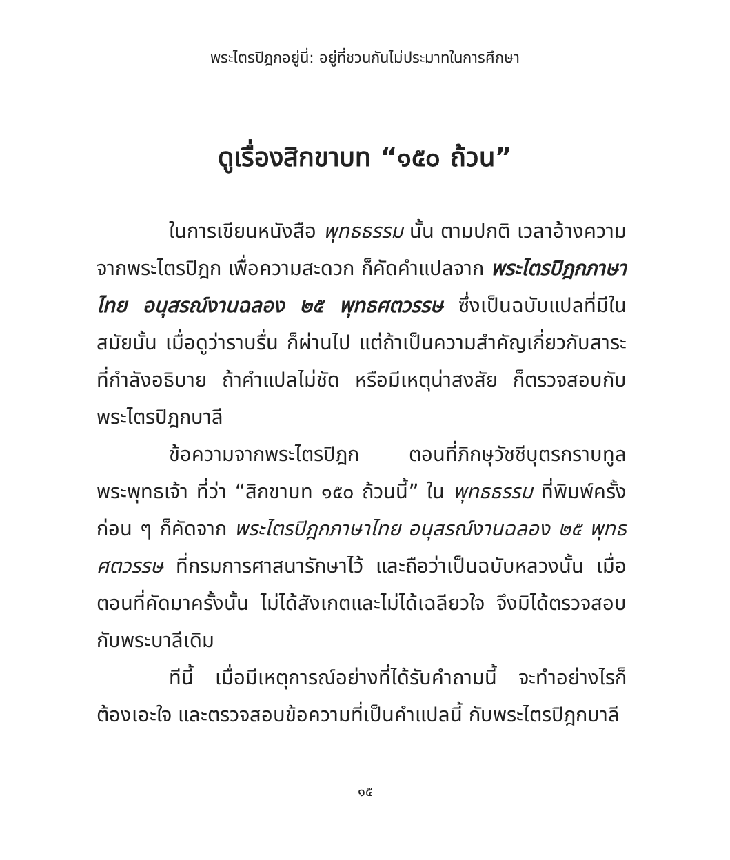พระไตรปิฎกอยู่นี่: อยู่ที่ชวนกันไม่ประมาทในการศึกษา
ดูเรื่องสิกขาบท “๑๕๐ ถ้วน”
ในการเขียนหนังสือ พุทธธรรม นั้น ตามปกติ เวลาอ้างความจากพระไตรปิฎก เพื่อความสะดวก ก็คัดคำแปลจาก พระไตรปิฎกภาษาไทย อนุสรณ์งานฉลอง ๒๕ พุทธศตวรรษ ซึ่งเป็นฉบับแปลที่มีในสมัยนั้น เมื่อดูว่าราบรื่น ก็ผ่านไป แต่ถ้าเป็นความสำคัญเกี่ยวกับสาระที่กำลังอธิบาย ถ้าคำแปลไม่ชัด หรือมีเหตุน่าสงสัย ก็ตรวจสอบกับพระไตรปิฎกบาลี
ข้อความจากพระไตรปิฎก ตอนที่ภิกษุวัชชีบุตรกราบทูลพระพุทธเจ้า ที่ว่า “สิกขาบท ๑๕๐ ถ้วนนี้” ใน พุทธธรรม ที่พิมพ์ครั้งก่อน ๆ ก็คัดจาก พระไตรปิฎกภาษาไทย อนุสรณ์งานฉลอง ๒๕ พุทธศตวรรษ ที่กรมการศาสนารักษาไว้ และถือว่าเป็นฉบับหลวงนั้น เมื่อตอนที่คัดมาครั้งนั้น ไม่ได้สังเกตและไม่ได้เฉลียวใจ จึงมิได้ตรวจสอบกับพระบาลีเดิม
ทีนี้ เมื่อมีเหตุการณ์อย่างที่ได้รับคำถามนี้ จะทำอย่างไรก็ต้องเอะใจ และตรวจสอบข้อความที่เป็นคำแปลนี้ กับพระไตรปิฎกบาลี
๑๕